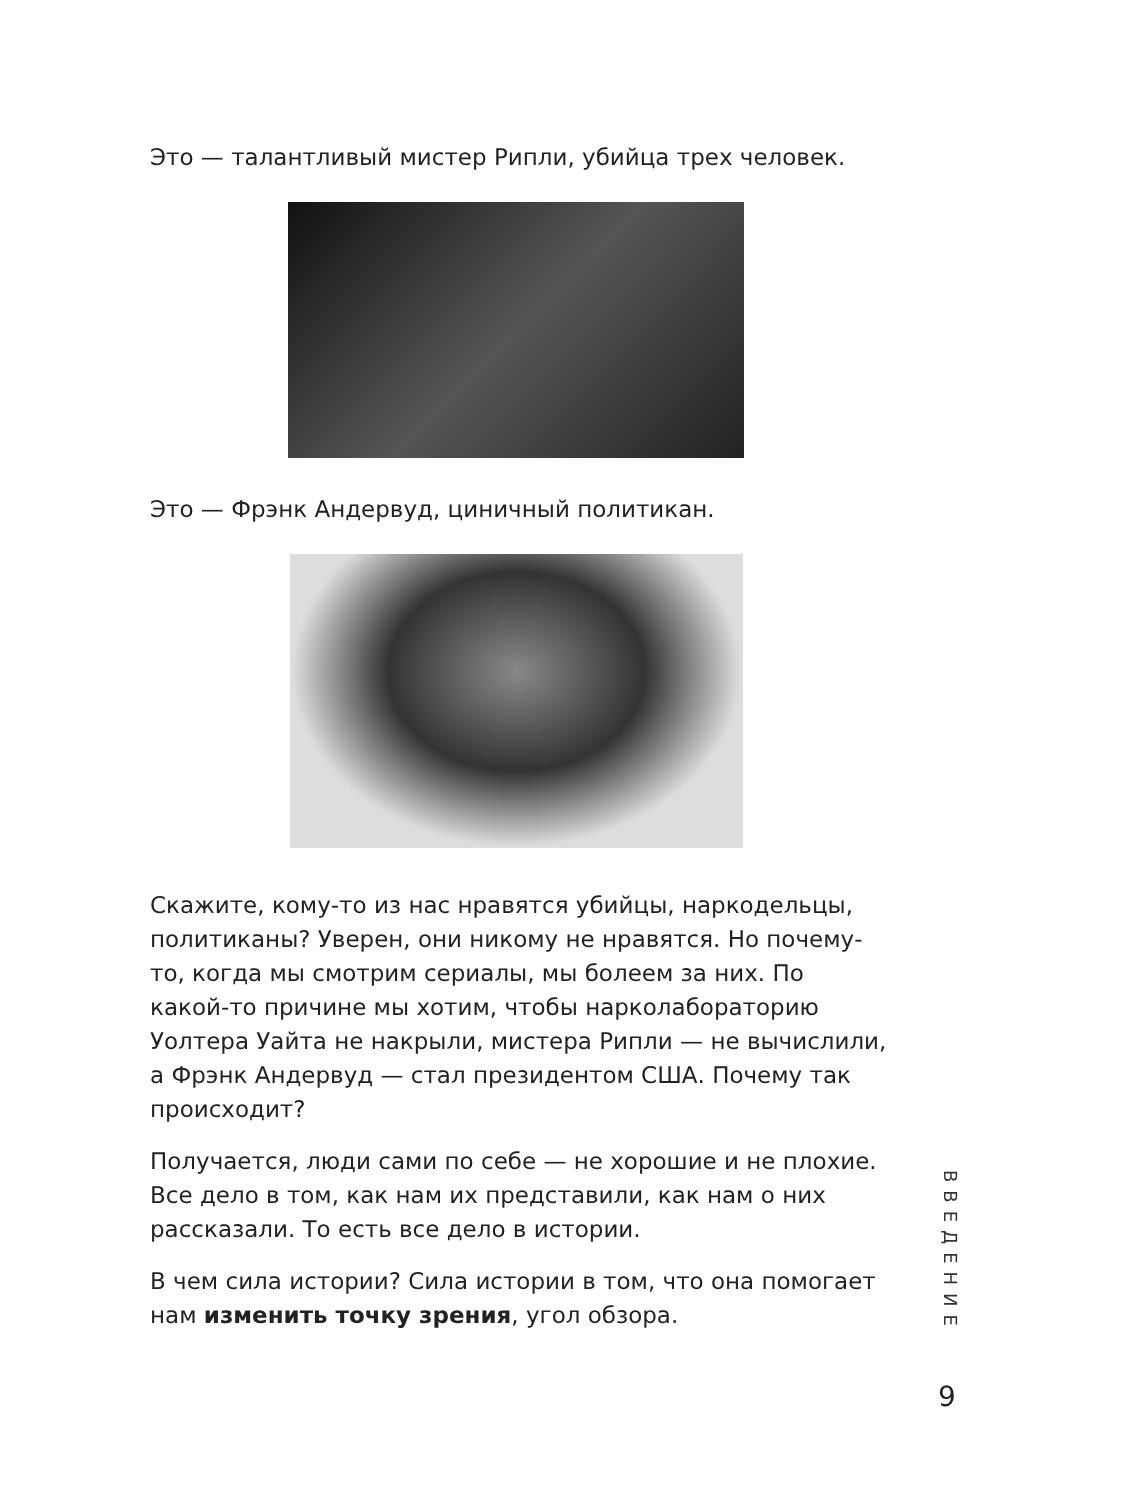Это — талантливый мистер Рипли, убийца трех человек.
Это — Фрэнк Андервуд, циничный политикан.
Скажите, кому-то из нас нравятся убийцы, наркодельцы, политиканы? Уверен, они никому не нравятся. Но почему-то, когда мы смотрим сериалы, мы болеем за них. По какой-то причине мы хотим, чтобы нарколабораторию Уолтера Уайта не накрыли, мистера Рипли — не вычислили, а Фрэнк Андервуд — стал президентом США. Почему так происходит?
Получается, люди сами по себе — не хорошие и не плохие. Все дело в том, как нам их представили, как нам о них рассказали. То есть все дело в истории.
В чем сила истории? Сила истории в том, что она помогает нам изменить точку зрения, угол обзора.
ВВЕДЕНИЕ
9